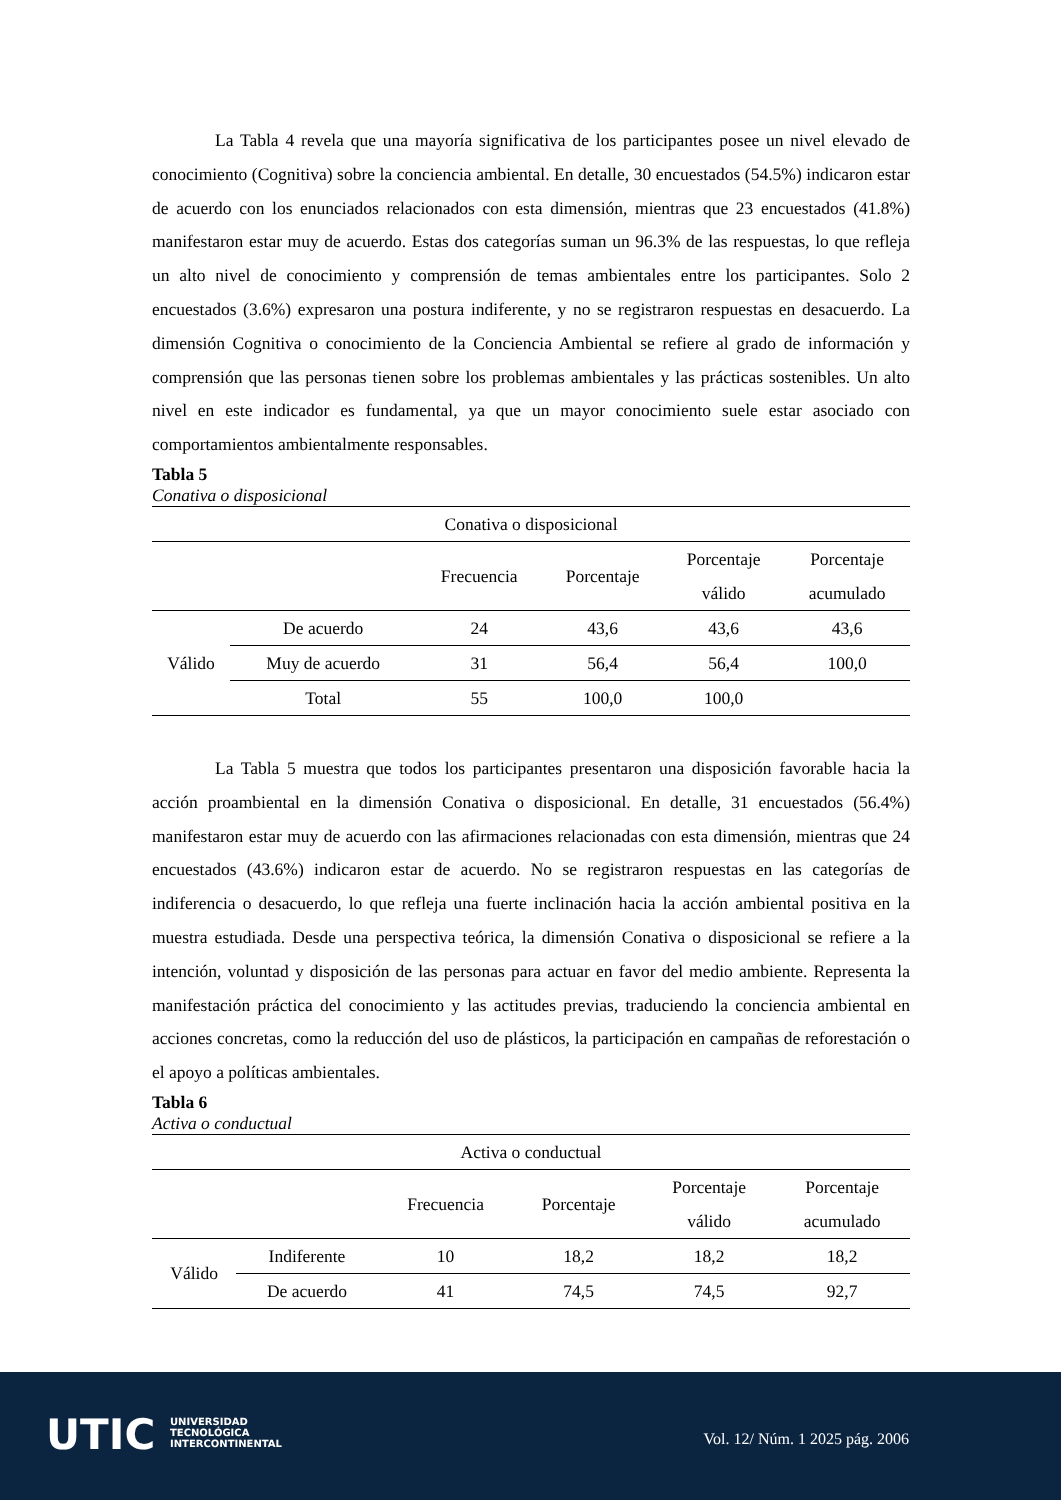La Tabla 4 revela que una mayoría significativa de los participantes posee un nivel elevado de conocimiento (Cognitiva) sobre la conciencia ambiental. En detalle, 30 encuestados (54.5%) indicaron estar de acuerdo con los enunciados relacionados con esta dimensión, mientras que 23 encuestados (41.8%) manifestaron estar muy de acuerdo. Estas dos categorías suman un 96.3% de las respuestas, lo que refleja un alto nivel de conocimiento y comprensión de temas ambientales entre los participantes. Solo 2 encuestados (3.6%) expresaron una postura indiferente, y no se registraron respuestas en desacuerdo. La dimensión Cognitiva o conocimiento de la Conciencia Ambiental se refiere al grado de información y comprensión que las personas tienen sobre los problemas ambientales y las prácticas sostenibles. Un alto nivel en este indicador es fundamental, ya que un mayor conocimiento suele estar asociado con comportamientos ambientalmente responsables.
Tabla 5
Conativa o disposicional
| Conativa o disposicional | | | | | |
| --- | --- | --- | --- | --- | --- |
| | | Frecuencia | Porcentaje | Porcentaje válido | Porcentaje acumulado |
| Válido | De acuerdo | 24 | 43,6 | 43,6 | 43,6 |
| | Muy de acuerdo | 31 | 56,4 | 56,4 | 100,0 |
| | Total | 55 | 100,0 | 100,0 | |
La Tabla 5 muestra que todos los participantes presentaron una disposición favorable hacia la acción proambiental en la dimensión Conativa o disposicional. En detalle, 31 encuestados (56.4%) manifestaron estar muy de acuerdo con las afirmaciones relacionadas con esta dimensión, mientras que 24 encuestados (43.6%) indicaron estar de acuerdo. No se registraron respuestas en las categorías de indiferencia o desacuerdo, lo que refleja una fuerte inclinación hacia la acción ambiental positiva en la muestra estudiada. Desde una perspectiva teórica, la dimensión Conativa o disposicional se refiere a la intención, voluntad y disposición de las personas para actuar en favor del medio ambiente. Representa la manifestación práctica del conocimiento y las actitudes previas, traduciendo la conciencia ambiental en acciones concretas, como la reducción del uso de plásticos, la participación en campañas de reforestación o el apoyo a políticas ambientales.
Tabla 6
Activa o conductual
| Activa o conductual | | | | | |
| --- | --- | --- | --- | --- | --- |
| | | Frecuencia | Porcentaje | Porcentaje válido | Porcentaje acumulado |
| Válido | Indiferente | 10 | 18,2 | 18,2 | 18,2 |
| | De acuerdo | 41 | 74,5 | 74,5 | 92,7 |
UTIC
UNIVERSIDAD
TECNOLÓGICA
INTERCONTINENTAL
Vol. 12/ Núm. 1 2025 pág. 2006